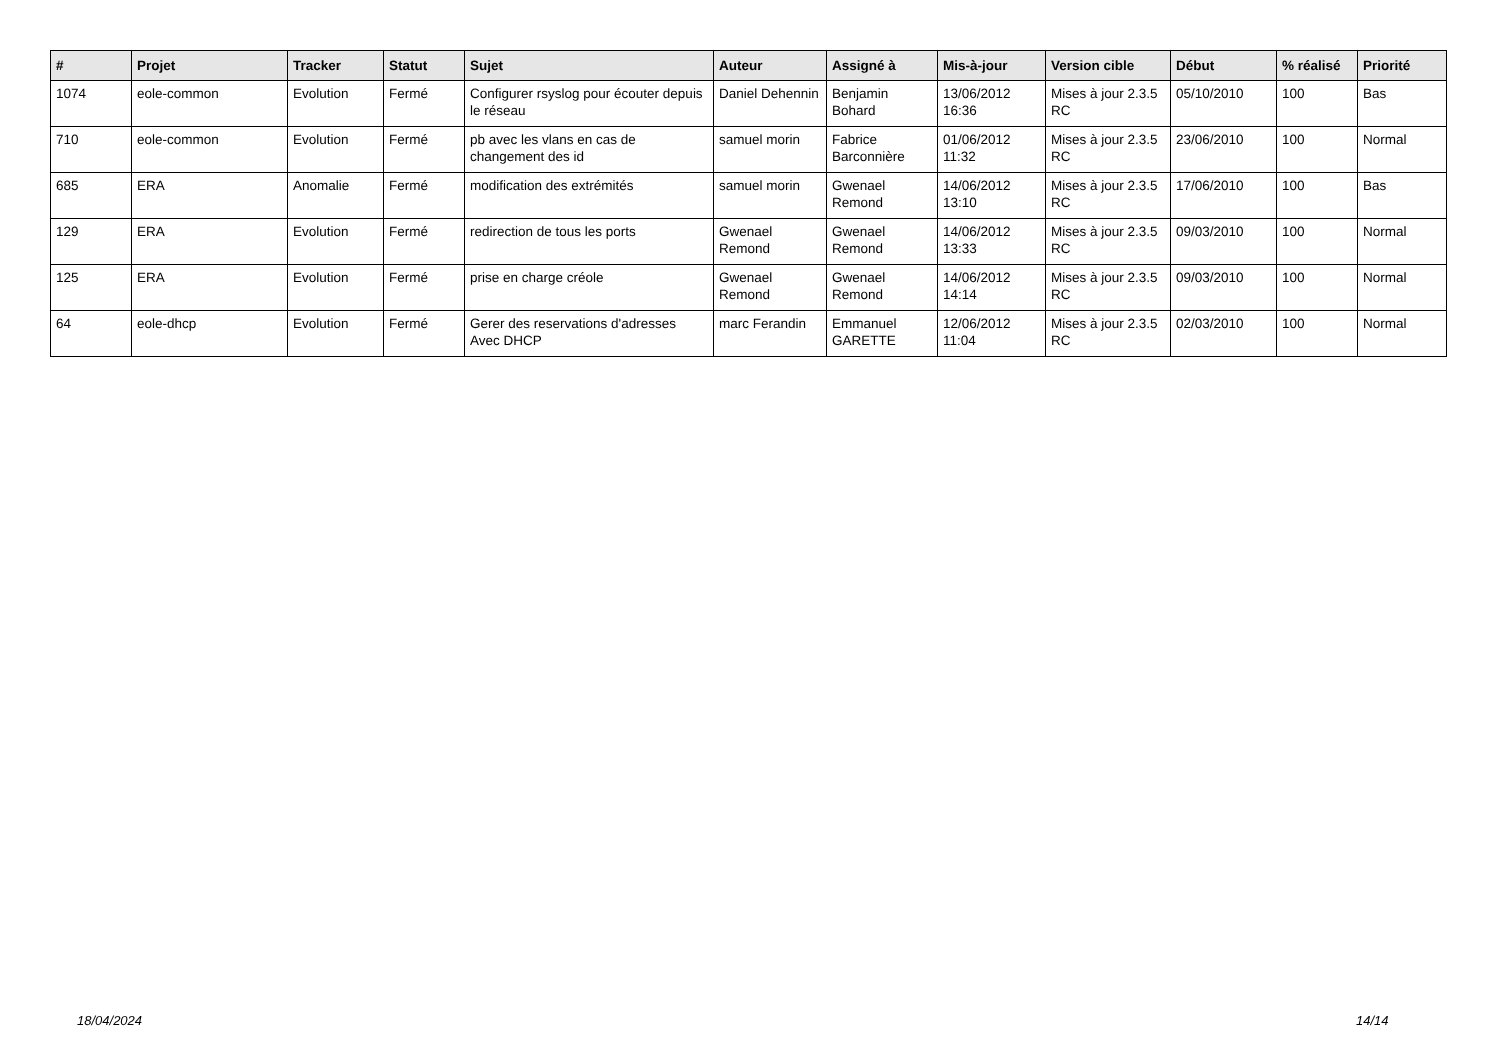| # | Projet | Tracker | Statut | Sujet | Auteur | Assigné à | Mis-à-jour | Version cible | Début | % réalisé | Priorité |
| --- | --- | --- | --- | --- | --- | --- | --- | --- | --- | --- | --- |
| 1074 | eole-common | Evolution | Fermé | Configurer rsyslog pour écouter depuis le réseau | Daniel Dehennin | Benjamin Bohard | 13/06/2012 16:36 | Mises à jour 2.3.5 RC | 05/10/2010 | 100 | Bas |
| 710 | eole-common | Evolution | Fermé | pb avec les vlans en cas de changement des id | samuel morin | Fabrice Barconnière | 01/06/2012 11:32 | Mises à jour 2.3.5 RC | 23/06/2010 | 100 | Normal |
| 685 | ERA | Anomalie | Fermé | modification des extrémités | samuel morin | Gwenael Remond | 14/06/2012 13:10 | Mises à jour 2.3.5 RC | 17/06/2010 | 100 | Bas |
| 129 | ERA | Evolution | Fermé | redirection de tous les ports | Gwenael Remond | Gwenael Remond | 14/06/2012 13:33 | Mises à jour 2.3.5 RC | 09/03/2010 | 100 | Normal |
| 125 | ERA | Evolution | Fermé | prise en charge créole | Gwenael Remond | Gwenael Remond | 14/06/2012 14:14 | Mises à jour 2.3.5 RC | 09/03/2010 | 100 | Normal |
| 64 | eole-dhcp | Evolution | Fermé | Gerer des reservations d'adresses Avec DHCP | marc Ferandin | Emmanuel GARETTE | 12/06/2012 11:04 | Mises à jour 2.3.5 RC | 02/03/2010 | 100 | Normal |
18/04/2024 14/14